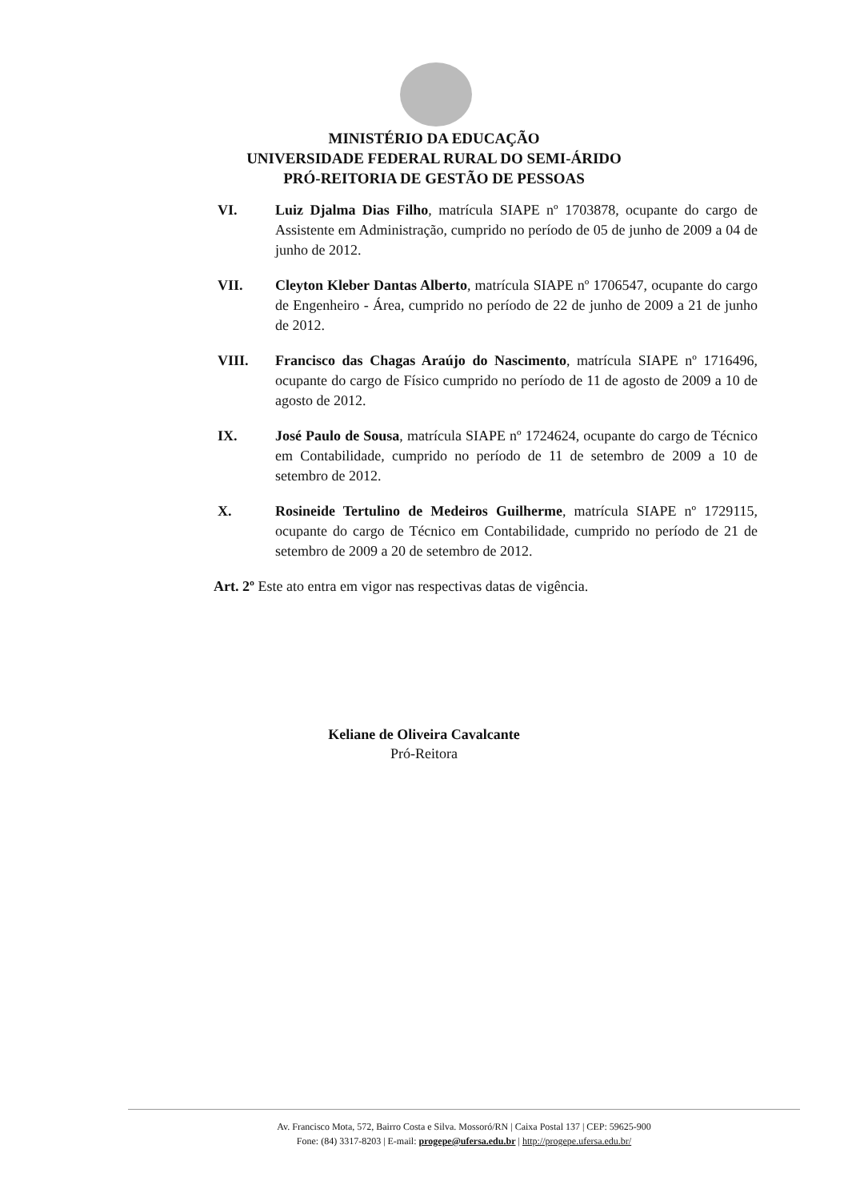MINISTÉRIO DA EDUCAÇÃO
UNIVERSIDADE FEDERAL RURAL DO SEMI-ÁRIDO
PRÓ-REITORIA DE GESTÃO DE PESSOAS
VI. Luiz Djalma Dias Filho, matrícula SIAPE nº 1703878, ocupante do cargo de Assistente em Administração, cumprido no período de 05 de junho de 2009 a 04 de junho de 2012.
VII. Cleyton Kleber Dantas Alberto, matrícula SIAPE nº 1706547, ocupante do cargo de Engenheiro - Área, cumprido no período de 22 de junho de 2009 a 21 de junho de 2012.
VIII. Francisco das Chagas Araújo do Nascimento, matrícula SIAPE nº 1716496, ocupante do cargo de Físico cumprido no período de 11 de agosto de 2009 a 10 de agosto de 2012.
IX. José Paulo de Sousa, matrícula SIAPE nº 1724624, ocupante do cargo de Técnico em Contabilidade, cumprido no período de 11 de setembro de 2009 a 10 de setembro de 2012.
X. Rosineide Tertulino de Medeiros Guilherme, matrícula SIAPE nº 1729115, ocupante do cargo de Técnico em Contabilidade, cumprido no período de 21 de setembro de 2009 a 20 de setembro de 2012.
Art. 2º Este ato entra em vigor nas respectivas datas de vigência.
Keliane de Oliveira Cavalcante
Pró-Reitora
Av. Francisco Mota, 572, Bairro Costa e Silva. Mossoró/RN | Caixa Postal 137 | CEP: 59625-900
Fone: (84) 3317-8203 | E-mail: progepe@ufersa.edu.br | http://progepe.ufersa.edu.br/